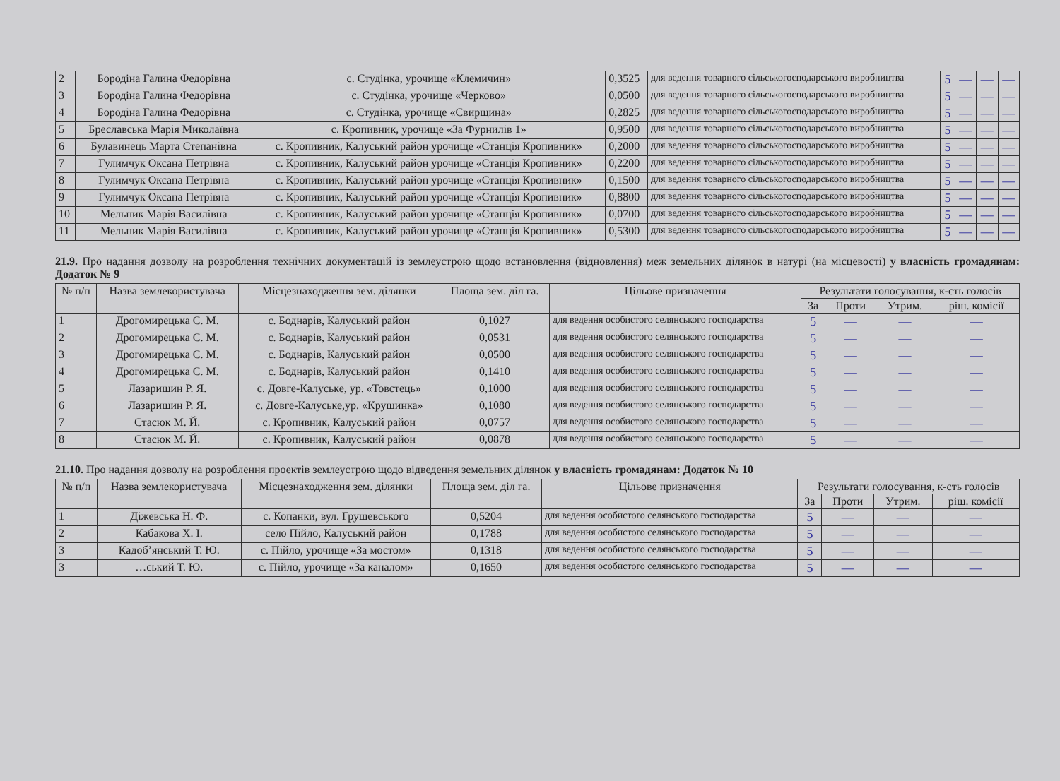| 2 | Бородіна Галина Федорівна | с. Студінка, урочище «Клемичин» | 0,3525 | для ведення товарного сільськогосподарського виробництва | 5 | — | — | — |
| 3 | Бородіна Галина Федорівна | с. Студінка, урочище «Черково» | 0,0500 | для ведення товарного сільськогосподарського виробництва | 5 | — | — | — |
| 4 | Бородіна Галина Федорівна | с. Студінка, урочище «Свирщина» | 0,2825 | для ведення товарного сільськогосподарського виробництва | 5 | — | — | — |
| 5 | Бреславська Марія Миколаївна | с. Кропивник, урочище «За Фурнилів 1» | 0,9500 | для ведення товарного сільськогосподарського виробництва | 5 | — | — | — |
| 6 | Булавинець Марта Степанівна | с. Кропивник, Калуський район урочище «Станція Кропивник» | 0,2000 | для ведення товарного сільськогосподарського виробництва | 5 | — | — | — |
| 7 | Гулимчук Оксана Петрівна | с. Кропивник, Калуський район урочище «Станція Кропивник» | 0,2200 | для ведення товарного сільськогосподарського виробництва | 5 | — | — | — |
| 8 | Гулимчук Оксана Петрівна | с. Кропивник, Калуський район урочище «Станція Кропивник» | 0,1500 | для ведення товарного сільськогосподарського виробництва | 5 | — | — | — |
| 9 | Гулимчук Оксана Петрівна | с. Кропивник, Калуський район урочище «Станція Кропивник» | 0,8800 | для ведення товарного сільськогосподарського виробництва | 5 | — | — | — |
| 10 | Мельник Марія Василівна | с. Кропивник, Калуський район урочище «Станція Кропивник» | 0,0700 | для ведення товарного сільськогосподарського виробництва | 5 | — | — | — |
| 11 | Мельник Марія Василівна | с. Кропивник, Калуський район урочище «Станція Кропивник» | 0,5300 | для ведення товарного сільськогосподарського виробництва | 5 | — | — | — |
21.9. Про надання дозволу на розроблення технічних документацій із землеустрою щодо встановлення (відновлення) меж земельних ділянок в натурі (на місцевості) у власність громадянам: Додаток № 9
| № п/п | Назва землекористувача | Місцезнаходження зем. ділянки | Площа зем. діл га. | Цільове призначення | Результати голосування, к-сть голосів | | | |
| --- | --- | --- | --- | --- | --- | --- | --- | --- |
| | | | | | За | Проти | Утрим. | ріш. комісії |
| 1 | Дрогомирецька С. М. | с. Боднарів, Калуський район | 0,1027 | для ведення особистого селянського господарства | 5 | — | — | — |
| 2 | Дрогомирецька С. М. | с. Боднарів, Калуський район | 0,0531 | для ведення особистого селянського господарства | 5 | — | — | — |
| 3 | Дрогомирецька С. М. | с. Боднарів, Калуський район | 0,0500 | для ведення особистого селянського господарства | 5 | — | — | — |
| 4 | Дрогомирецька С. М. | с. Боднарів, Калуський район | 0,1410 | для ведення особистого селянського господарства | 5 | — | — | — |
| 5 | Лазаришин Р. Я. | с. Довге-Калуське, ур. «Товстець» | 0,1000 | для ведення особистого селянського господарства | 5 | — | — | — |
| 6 | Лазаришин Р. Я. | с. Довге-Калуське,ур. «Крушинка» | 0,1080 | для ведення особистого селянського господарства | 5 | — | — | — |
| 7 | Стасюк М. Й. | с. Кропивник, Калуський район | 0,0757 | для ведення особистого селянського господарства | 5 | — | — | — |
| 8 | Стасюк М. Й. | с. Кропивник, Калуський район | 0,0878 | для ведення особистого селянського господарства | 5 | — | — | — |
21.10. Про надання дозволу на розроблення проектів землеустрою щодо відведення земельних ділянок у власність громадянам: Додаток № 10
| № п/п | Назва землекористувача | Місцезнаходження зем. ділянки | Площа зем. діл га. | Цільове призначення | Результати голосування, к-сть голосів | | | |
| --- | --- | --- | --- | --- | --- | --- | --- | --- |
| | | | | | За | Проти | Утрим. | ріш. комісії |
| 1 | Діжевська Н. Ф. | с. Копанки, вул. Грушевського | 0,5204 | для ведення особистого селянського господарства | 5 | — | — | — |
| 2 | Кабакова Х. І. | село Пійло, Калуський район | 0,1788 | для ведення особистого селянського господарства | 5 | — | — | — |
| 3 | Кадоб’янський Т. Ю. | с. Пійло, урочище «За мостом» | 0,1318 | для ведення особистого селянського господарства | 5 | — | — | — |
| 3 | …ський Т. Ю. | с. Пійло, урочище «За каналом» | 0,1650 | для ведення особистого селянського господарства | 5 | — | — | — |